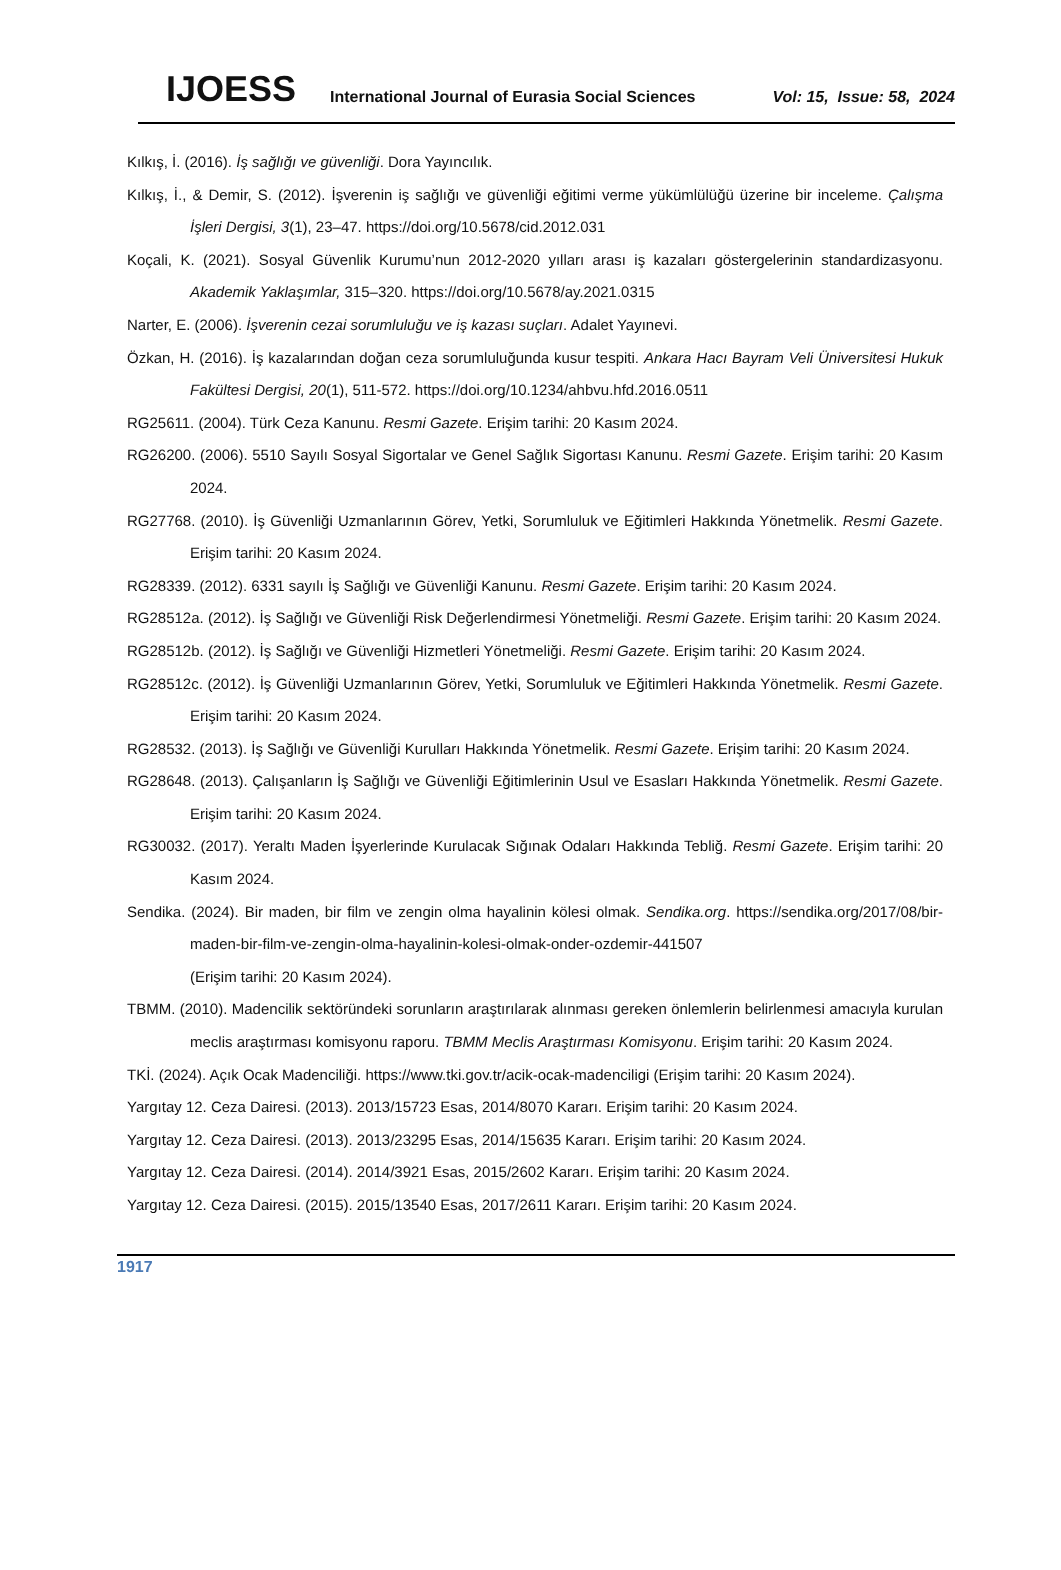IJOESS International Journal of Eurasia Social Sciences Vol: 15, Issue: 58, 2024
Kılkış, İ. (2016). İş sağlığı ve güvenliği. Dora Yayıncılık.
Kılkış, İ., & Demir, S. (2012). İşverenin iş sağlığı ve güvenliği eğitimi verme yükümlülüğü üzerine bir inceleme. Çalışma İşleri Dergisi, 3(1), 23–47. https://doi.org/10.5678/cid.2012.031
Koçali, K. (2021). Sosyal Güvenlik Kurumu’nun 2012-2020 yılları arası iş kazaları göstergelerinin standardizasyonu. Akademik Yaklaşımlar, 315–320. https://doi.org/10.5678/ay.2021.0315
Narter, E. (2006). İşverenin cezai sorumluluğu ve iş kazası suçları. Adalet Yayınevi.
Özkan, H. (2016). İş kazalarından doğan ceza sorumluluğunda kusur tespiti. Ankara Hacı Bayram Veli Üniversitesi Hukuk Fakültesi Dergisi, 20(1), 511-572. https://doi.org/10.1234/ahbvu.hfd.2016.0511
RG25611. (2004). Türk Ceza Kanunu. Resmi Gazete. Erişim tarihi: 20 Kasım 2024.
RG26200. (2006). 5510 Sayılı Sosyal Sigortalar ve Genel Sağlık Sigortası Kanunu. Resmi Gazete. Erişim tarihi: 20 Kasım 2024.
RG27768. (2010). İş Güvenliği Uzmanlarının Görev, Yetki, Sorumluluk ve Eğitimleri Hakkında Yönetmelik. Resmi Gazete. Erişim tarihi: 20 Kasım 2024.
RG28339. (2012). 6331 sayılı İş Sağlığı ve Güvenliği Kanunu. Resmi Gazete. Erişim tarihi: 20 Kasım 2024.
RG28512a. (2012). İş Sağlığı ve Güvenliği Risk Değerlendirmesi Yönetmeliği. Resmi Gazete. Erişim tarihi: 20 Kasım 2024.
RG28512b. (2012). İş Sağlığı ve Güvenliği Hizmetleri Yönetmeliği. Resmi Gazete. Erişim tarihi: 20 Kasım 2024.
RG28512c. (2012). İş Güvenliği Uzmanlarının Görev, Yetki, Sorumluluk ve Eğitimleri Hakkında Yönetmelik. Resmi Gazete. Erişim tarihi: 20 Kasım 2024.
RG28532. (2013). İş Sağlığı ve Güvenliği Kurulları Hakkında Yönetmelik. Resmi Gazete. Erişim tarihi: 20 Kasım 2024.
RG28648. (2013). Çalışanların İş Sağlığı ve Güvenliği Eğitimlerinin Usul ve Esasları Hakkında Yönetmelik. Resmi Gazete. Erişim tarihi: 20 Kasım 2024.
RG30032. (2017). Yeraltı Maden İşyerlerinde Kurulacak Sığınak Odaları Hakkında Tebliğ. Resmi Gazete. Erişim tarihi: 20 Kasım 2024.
Sendika. (2024). Bir maden, bir film ve zengin olma hayalinin kölesi olmak. Sendika.org. https://sendika.org/2017/08/bir-maden-bir-film-ve-zengin-olma-hayalinin-kolesi-olmak-onder-ozdemir-441507
(Erişim tarihi: 20 Kasım 2024).
TBMM. (2010). Madencilik sektöründeki sorunların araştırılarak alınması gereken önlemlerin belirlenmesi amacıyla kurulan meclis araştırması komisyonu raporu. TBMM Meclis Araştırması Komisyonu. Erişim tarihi: 20 Kasım 2024.
TKİ. (2024). Açık Ocak Madenciliği. https://www.tki.gov.tr/acik-ocak-madenciligi (Erişim tarihi: 20 Kasım 2024).
Yargıtay 12. Ceza Dairesi. (2013). 2013/15723 Esas, 2014/8070 Kararı. Erişim tarihi: 20 Kasım 2024.
Yargıtay 12. Ceza Dairesi. (2013). 2013/23295 Esas, 2014/15635 Kararı. Erişim tarihi: 20 Kasım 2024.
Yargıtay 12. Ceza Dairesi. (2014). 2014/3921 Esas, 2015/2602 Kararı. Erişim tarihi: 20 Kasım 2024.
Yargıtay 12. Ceza Dairesi. (2015). 2015/13540 Esas, 2017/2611 Kararı. Erişim tarihi: 20 Kasım 2024.
1917